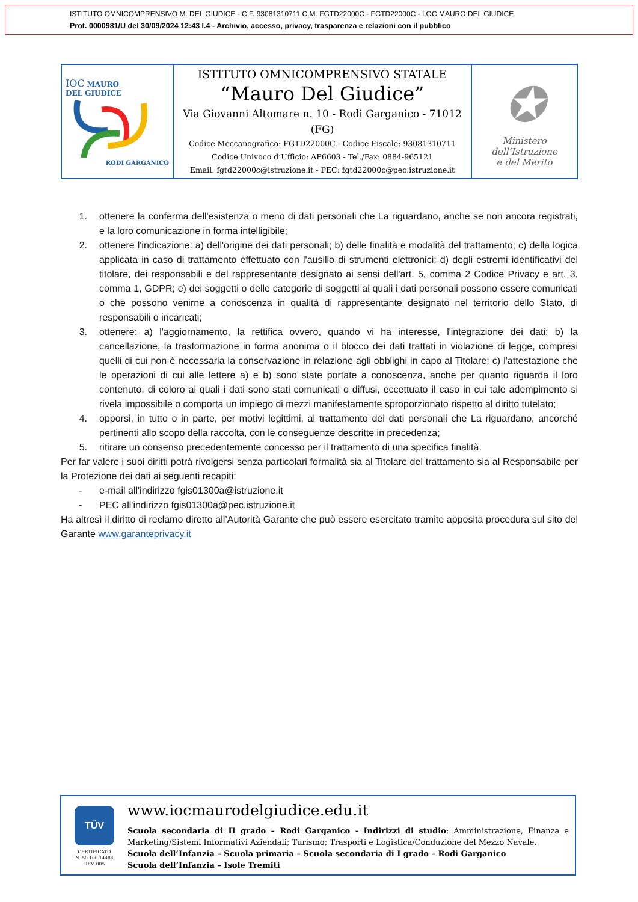ISTITUTO OMNICOMPRENSIVO M. DEL GIUDICE - C.F. 93081310711 C.M. FGTD22000C - FGTD22000C - I.OC MAURO DEL GIUDICE
Prot. 0000981/U del 30/09/2024 12:43 I.4 - Archivio, accesso, privacy, trasparenza e relazioni con il pubblico
| IOC MAURO DEL GIUDICE RODI GARGANICO | ISTITUTO OMNICOMPRENSIVO STATALE “Mauro Del Giudice” Via Giovanni Altomare n. 10 - Rodi Garganico - 71012 (FG) Codice Meccanografico: FGTD22000C - Codice Fiscale: 93081310711 Codice Univoco d’Ufficio: AP6603 - Tel./Fax: 0884-965121 Email: fgtd22000c@istruzione.it - PEC: fgtd22000c@pec.istruzione.it | ✪ Ministero dell’Istruzione e del Merito |
1. ottenere la conferma dell'esistenza o meno di dati personali che La riguardano, anche se non ancora registrati, e la loro comunicazione in forma intelligibile;
2. ottenere l'indicazione: a) dell'origine dei dati personali; b) delle finalità e modalità del trattamento; c) della logica applicata in caso di trattamento effettuato con l'ausilio di strumenti elettronici; d) degli estremi identificativi del titolare, dei responsabili e del rappresentante designato ai sensi dell'art. 5, comma 2 Codice Privacy e art. 3, comma 1, GDPR; e) dei soggetti o delle categorie di soggetti ai quali i dati personali possono essere comunicati o che possono venirne a conoscenza in qualità di rappresentante designato nel territorio dello Stato, di responsabili o incaricati;
3. ottenere: a) l'aggiornamento, la rettifica ovvero, quando vi ha interesse, l'integrazione dei dati; b) la cancellazione, la trasformazione in forma anonima o il blocco dei dati trattati in violazione di legge, compresi quelli di cui non è necessaria la conservazione in relazione agli obblighi in capo al Titolare; c) l'attestazione che le operazioni di cui alle lettere a) e b) sono state portate a conoscenza, anche per quanto riguarda il loro contenuto, di coloro ai quali i dati sono stati comunicati o diffusi, eccettuato il caso in cui tale adempimento si rivela impossibile o comporta un impiego di mezzi manifestamente sproporzionato rispetto al diritto tutelato;
4. opporsi, in tutto o in parte, per motivi legittimi, al trattamento dei dati personali che La riguardano, ancorché pertinenti allo scopo della raccolta, con le conseguenze descritte in precedenza;
5. ritirare un consenso precedentemente concesso per il trattamento di una specifica finalità.
Per far valere i suoi diritti potrà rivolgersi senza particolari formalità sia al Titolare del trattamento sia al Responsabile per la Protezione dei dati ai seguenti recapiti:
- e-mail all'indirizzo fgis01300a@istruzione.it
- PEC all'indirizzo fgis01300a@pec.istruzione.it
Ha altresì il diritto di reclamo diretto all’Autorità Garante che può essere esercitato tramite apposita procedura sul sito del Garante www.garanteprivacy.it
TÜV
CERTIFICATO
N. 50 100 14484
REV. 005
www.iocmaurodelgiudice.edu.it
Scuola secondaria di II grado – Rodi Garganico - Indirizzi di studio: Amministrazione, Finanza e Marketing/Sistemi Informativi Aziendali; Turismo; Trasporti e Logistica/Conduzione del Mezzo Navale.
Scuola dell’Infanzia – Scuola primaria – Scuola secondaria di I grado – Rodi Garganico
Scuola dell’Infanzia – Isole Tremiti